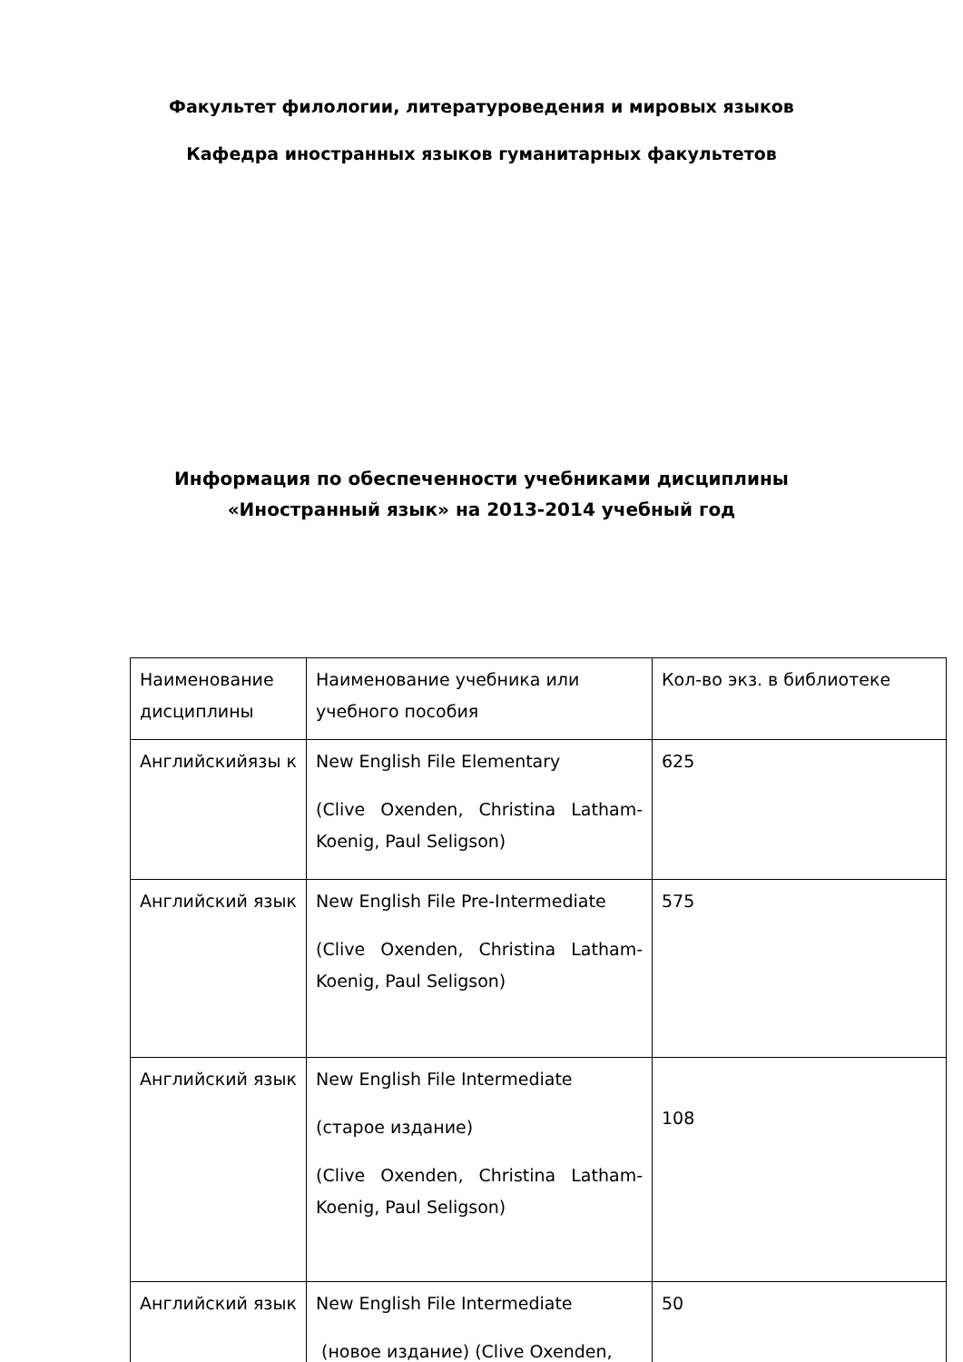Факультет филологии, литературоведения и мировых языков
Кафедра иностранных языков гуманитарных факультетов
Информация по обеспеченности учебниками дисциплины «Иностранный язык» на 2013-2014 учебный год
| Наименование дисциплины | Наименование учебника или учебного пособия | Кол-во экз. в библиотеке |
| Английскийязы к | New English File Elementary (Clive Oxenden, Christina Latham-Koenig, Paul Seligson) | 625 |
| Английский язык | New English File Pre-Intermediate (Clive Oxenden, Christina Latham-Koenig, Paul Seligson) | 575 |
| Английский язык | New English File Intermediate (старое издание) (Clive Oxenden, Christina Latham-Koenig, Paul Seligson) | 108 |
| Английский язык | New English File Intermediate (новое издание) (Clive Oxenden, | 50 |